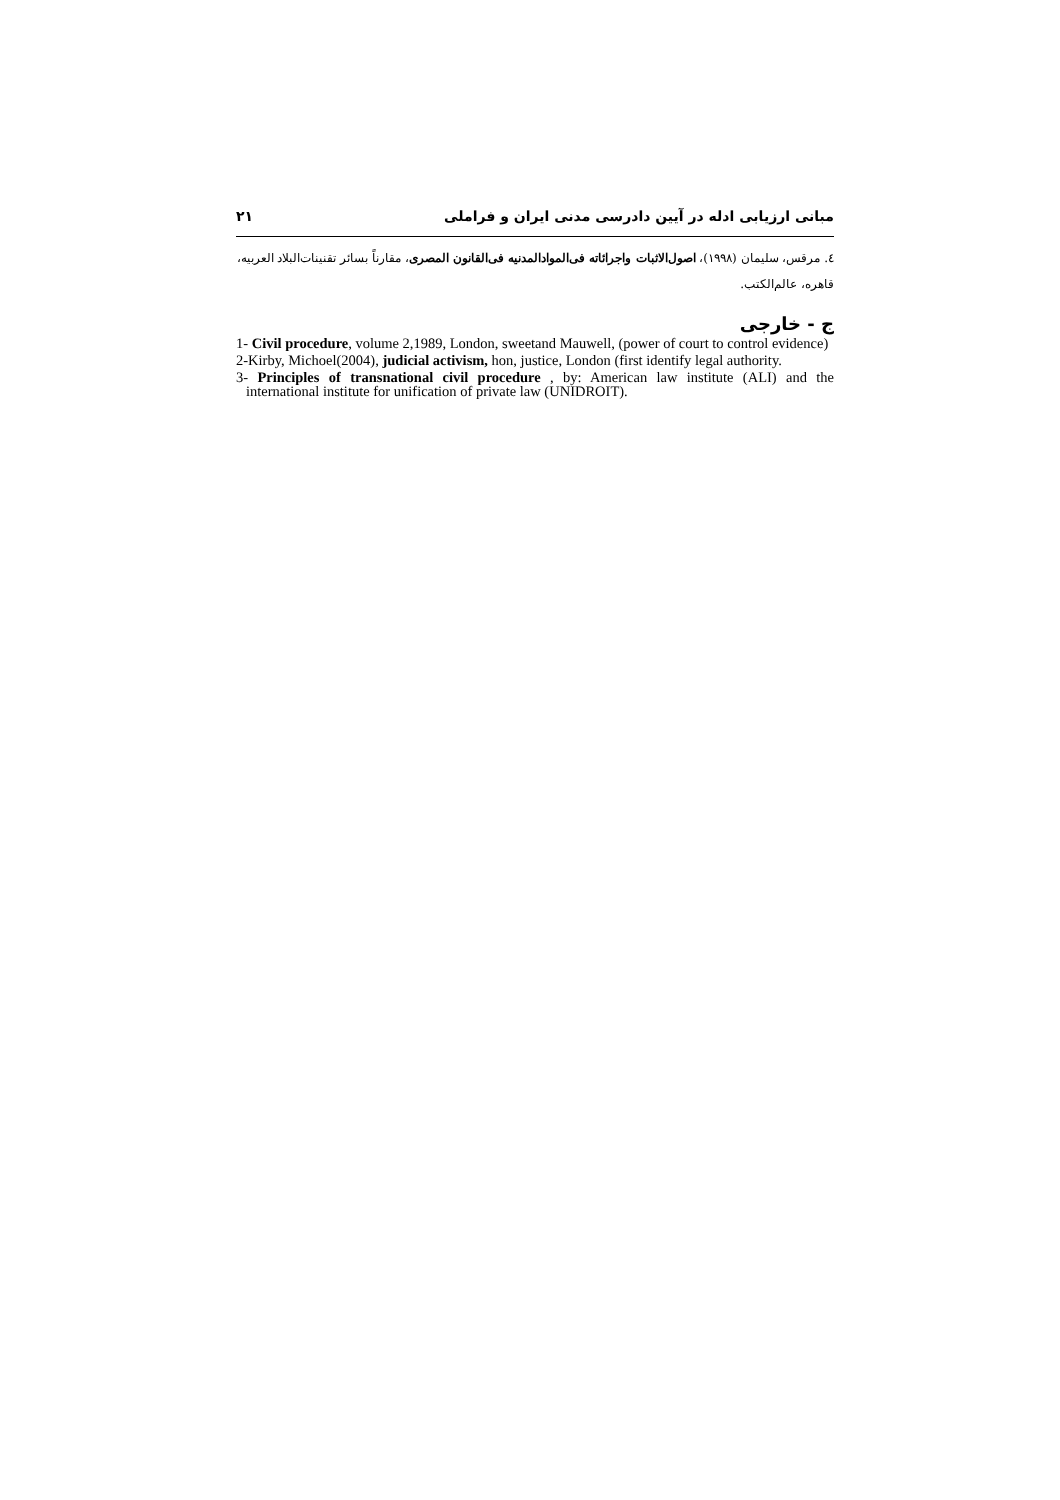مبانی ارزیابی ادله در آیین دادرسی مدنی ایران و فراملی ۲۱
٤. مرقس، سلیمان (١٩٩٨)، اصول‌الاثبات واجرائاته فی‌الموادالمدنیه فی‌القانون المصری، مقارناً بسائر تقنینات‌البلاد العربیه، قاهره، عالم‌الکتب.
ج - خارجی
1- Civil procedure, volume 2,1989, London, sweetand Mauwell, (power of court to control evidence)
2-Kirby, Michoel(2004), judicial activism, hon, justice, London (first identify legal authority.
3- Principles of transnational civil procedure , by: American law institute (ALI) and the international institute for unification of private law (UNIDROIT).